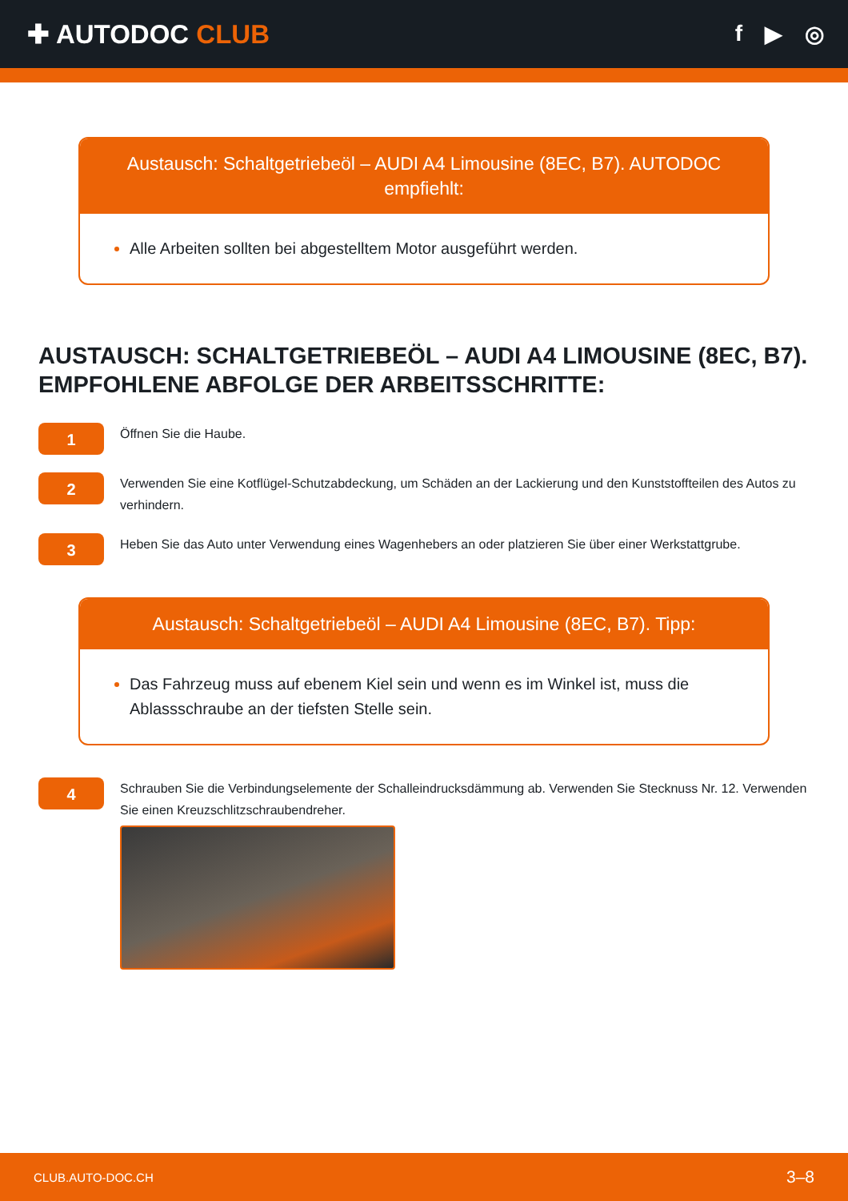✚ AUTODOC CLUB
f ▶ ◎
Austausch: Schaltgetriebeöl – AUDI A4 Limousine (8EC, B7). AUTODOC empfiehlt:
Alle Arbeiten sollten bei abgestelltem Motor ausgeführt werden.
AUSTAUSCH: SCHALTGETRIEBEÖL – AUDI A4 LIMOUSINE (8EC, B7). EMPFOHLENE ABFOLGE DER ARBEITSSCHRITTE:
1
Öffnen Sie die Haube.
2
Verwenden Sie eine Kotflügel-Schutzabdeckung, um Schäden an der Lackierung und den Kunststoffteilen des Autos zu verhindern.
3
Heben Sie das Auto unter Verwendung eines Wagenhebers an oder platzieren Sie über einer Werkstattgrube.
Austausch: Schaltgetriebeöl – AUDI A4 Limousine (8EC, B7). Tipp:
Das Fahrzeug muss auf ebenem Kiel sein und wenn es im Winkel ist, muss die Ablassschraube an der tiefsten Stelle sein.
4
Schrauben Sie die Verbindungselemente der Schalleindrucksdämmung ab. Verwenden Sie Stecknuss Nr. 12. Verwenden Sie einen Kreuzschlitzschraubendreher.
CLUB.AUTO-DOC.CH 3–8